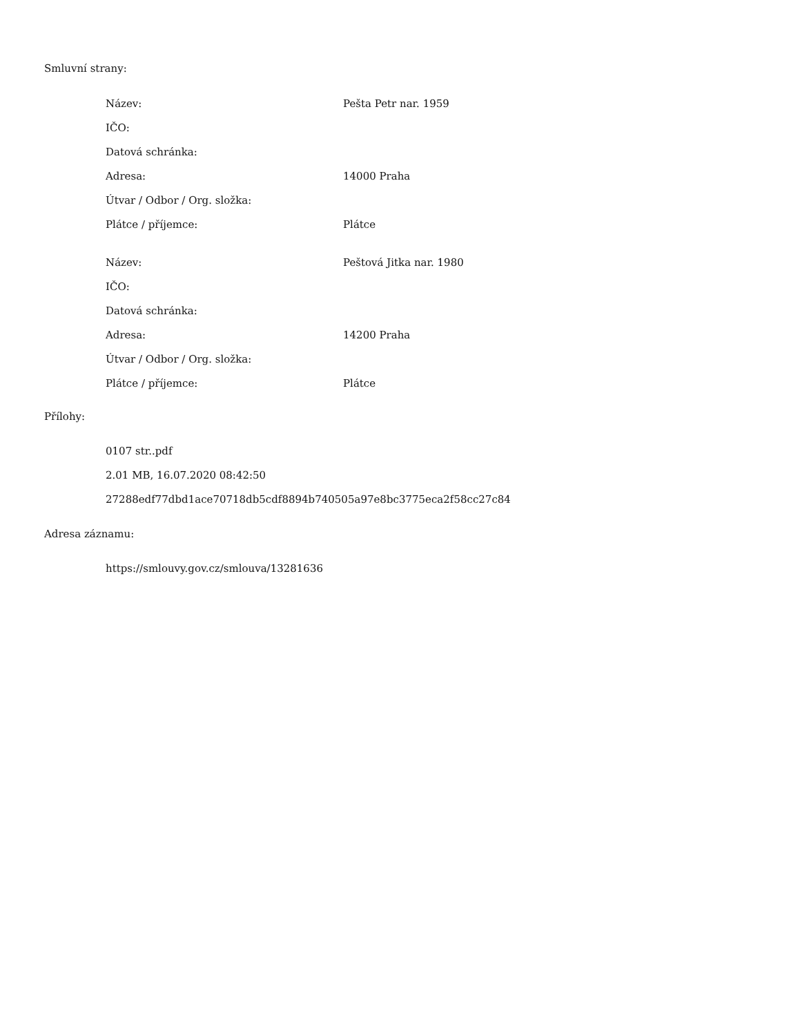Smluvní strany:
| Název: | Pešta Petr nar. 1959 |
| IČO: | |
| Datová schránka: | |
| Adresa: | 14000 Praha |
| Útvar / Odbor / Org. složka: | |
| Plátce / příjemce: | Plátce |
| Název: | Peštová Jitka nar. 1980 |
| IČO: | |
| Datová schránka: | |
| Adresa: | 14200 Praha |
| Útvar / Odbor / Org. složka: | |
| Plátce / příjemce: | Plátce |
Přílohy:
0107 str..pdf
2.01 MB, 16.07.2020 08:42:50
27288edf77dbd1ace70718db5cdf8894b740505a97e8bc3775eca2f58cc27c84
Adresa záznamu:
https://smlouvy.gov.cz/smlouva/13281636